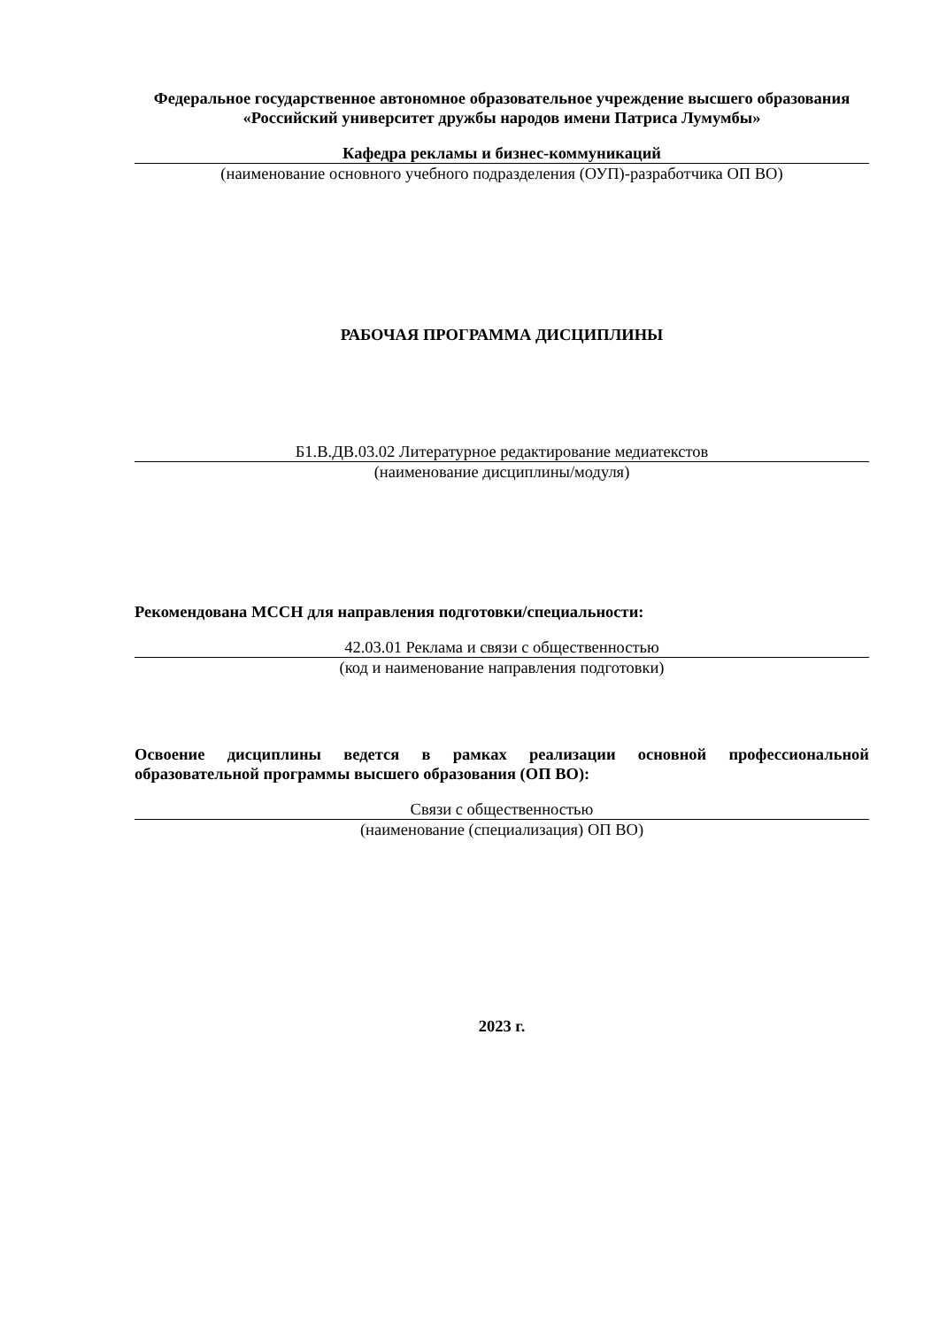Федеральное государственное автономное образовательное учреждение высшего образования
«Российский университет дружбы народов имени Патриса Лумумбы»
Кафедра рекламы и бизнес-коммуникаций
(наименование основного учебного подразделения (ОУП)-разработчика ОП ВО)
РАБОЧАЯ ПРОГРАММА ДИСЦИПЛИНЫ
Б1.В.ДВ.03.02 Литературное редактирование медиатекстов
(наименование дисциплины/модуля)
Рекомендована МССН для направления подготовки/специальности:
42.03.01 Реклама и связи с общественностью
(код и наименование направления подготовки)
Освоение дисциплины ведется в рамках реализации основной профессиональной образовательной программы высшего образования (ОП ВО):
Связи с общественностью
(наименование (специализация) ОП ВО)
2023 г.